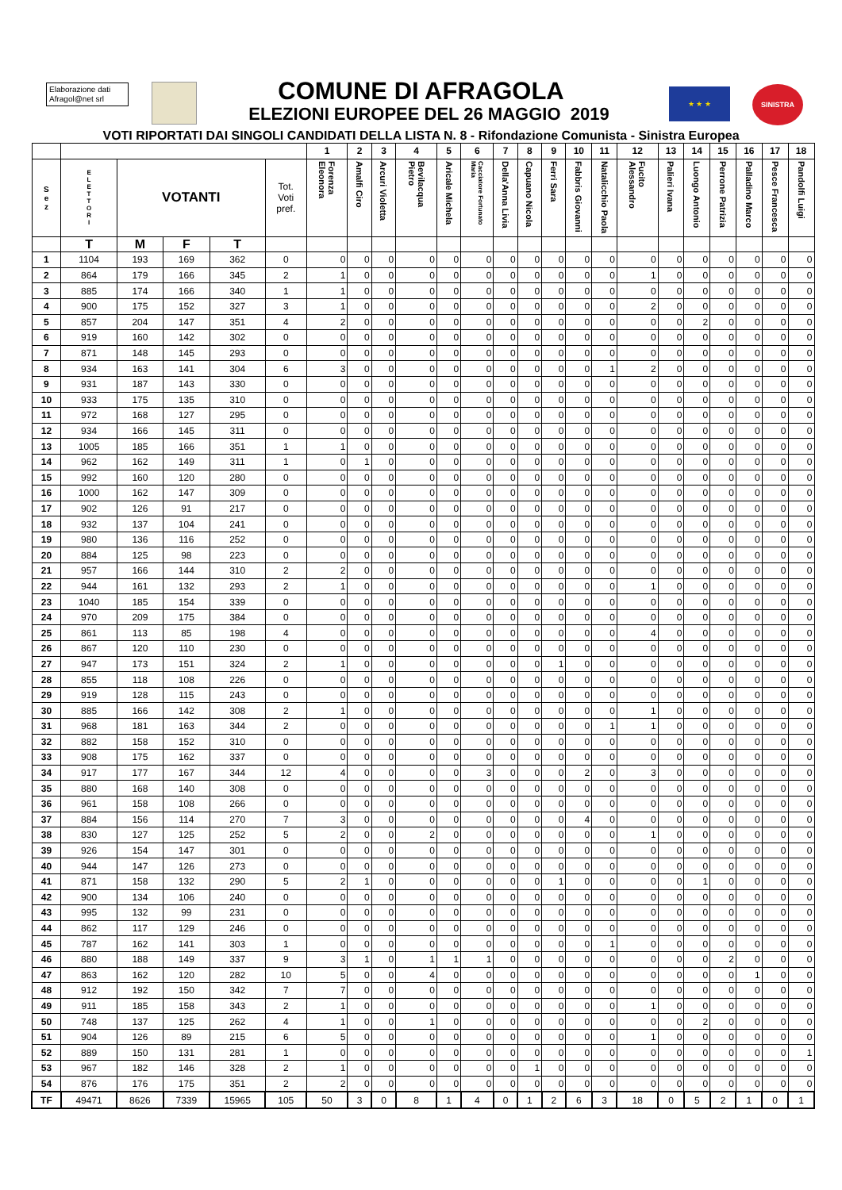Elaborazione dati
Afragol@net srl
COMUNE DI AFRAGOLA
ELEZIONI EUROPEE DEL 26 MAGGIO 2019
★ ★ ★ SINISTRA
VOTI RIPORTATI DAI SINGOLI CANDIDATI DELLA LISTA N. 8 - Rifondazione Comunista - Sinistra Europea
| | | | | | | 1 | 2 | 3 | 4 | 5 | 6 | 7 | 8 | 9 | 10 | 11 | 12 | 13 | 14 | 15 | 16 | 17 | 18 |
| --- | --- | --- | --- | --- | --- | --- | --- | --- | --- | --- | --- | --- | --- | --- | --- | --- | --- | --- | --- | --- | --- | --- | --- |
| S e z | E L E T T O R I | VOTANTI | | | Tot. Voti pref. | Forenza Eleonora | Amalfi Ciro | Arcuri Violetta | Bevilacqua Pietro | Aricale Michela | Cacciatore Fortunato Maria | Della'Anna Livia | Capuano Nicola | Ferri Sara | Fabbris Giovanni | Natalicchio Paola | Fucito Alessandro | Palieri Ivana | Luongo Antonio | Perrone Patrizia | Palladino Marco | Pesce Francesca | Pandolfi Luigi |
| | T | M | F | T | | | | | | | | | | | | | | | | | | | |
| 1 | 1104 | 193 | 169 | 362 | 0 | 0 | 0 | 0 | 0 | 0 | 0 | 0 | 0 | 0 | 0 | 0 | 0 | 0 | 0 | 0 | 0 | 0 | 0 |
| 2 | 864 | 179 | 166 | 345 | 2 | 1 | 0 | 0 | 0 | 0 | 0 | 0 | 0 | 0 | 0 | 0 | 1 | 0 | 0 | 0 | 0 | 0 | 0 |
| 3 | 885 | 174 | 166 | 340 | 1 | 1 | 0 | 0 | 0 | 0 | 0 | 0 | 0 | 0 | 0 | 0 | 0 | 0 | 0 | 0 | 0 | 0 | 0 |
| 4 | 900 | 175 | 152 | 327 | 3 | 1 | 0 | 0 | 0 | 0 | 0 | 0 | 0 | 0 | 0 | 0 | 2 | 0 | 0 | 0 | 0 | 0 | 0 |
| 5 | 857 | 204 | 147 | 351 | 4 | 2 | 0 | 0 | 0 | 0 | 0 | 0 | 0 | 0 | 0 | 0 | 0 | 0 | 2 | 0 | 0 | 0 | 0 |
| 6 | 919 | 160 | 142 | 302 | 0 | 0 | 0 | 0 | 0 | 0 | 0 | 0 | 0 | 0 | 0 | 0 | 0 | 0 | 0 | 0 | 0 | 0 | 0 |
| 7 | 871 | 148 | 145 | 293 | 0 | 0 | 0 | 0 | 0 | 0 | 0 | 0 | 0 | 0 | 0 | 0 | 0 | 0 | 0 | 0 | 0 | 0 | 0 |
| 8 | 934 | 163 | 141 | 304 | 6 | 3 | 0 | 0 | 0 | 0 | 0 | 0 | 0 | 0 | 0 | 1 | 2 | 0 | 0 | 0 | 0 | 0 | 0 |
| 9 | 931 | 187 | 143 | 330 | 0 | 0 | 0 | 0 | 0 | 0 | 0 | 0 | 0 | 0 | 0 | 0 | 0 | 0 | 0 | 0 | 0 | 0 | 0 |
| 10 | 933 | 175 | 135 | 310 | 0 | 0 | 0 | 0 | 0 | 0 | 0 | 0 | 0 | 0 | 0 | 0 | 0 | 0 | 0 | 0 | 0 | 0 | 0 |
| 11 | 972 | 168 | 127 | 295 | 0 | 0 | 0 | 0 | 0 | 0 | 0 | 0 | 0 | 0 | 0 | 0 | 0 | 0 | 0 | 0 | 0 | 0 | 0 |
| 12 | 934 | 166 | 145 | 311 | 0 | 0 | 0 | 0 | 0 | 0 | 0 | 0 | 0 | 0 | 0 | 0 | 0 | 0 | 0 | 0 | 0 | 0 | 0 |
| 13 | 1005 | 185 | 166 | 351 | 1 | 1 | 0 | 0 | 0 | 0 | 0 | 0 | 0 | 0 | 0 | 0 | 0 | 0 | 0 | 0 | 0 | 0 | 0 |
| 14 | 962 | 162 | 149 | 311 | 1 | 0 | 1 | 0 | 0 | 0 | 0 | 0 | 0 | 0 | 0 | 0 | 0 | 0 | 0 | 0 | 0 | 0 | 0 |
| 15 | 992 | 160 | 120 | 280 | 0 | 0 | 0 | 0 | 0 | 0 | 0 | 0 | 0 | 0 | 0 | 0 | 0 | 0 | 0 | 0 | 0 | 0 | 0 |
| 16 | 1000 | 162 | 147 | 309 | 0 | 0 | 0 | 0 | 0 | 0 | 0 | 0 | 0 | 0 | 0 | 0 | 0 | 0 | 0 | 0 | 0 | 0 | 0 |
| 17 | 902 | 126 | 91 | 217 | 0 | 0 | 0 | 0 | 0 | 0 | 0 | 0 | 0 | 0 | 0 | 0 | 0 | 0 | 0 | 0 | 0 | 0 | 0 |
| 18 | 932 | 137 | 104 | 241 | 0 | 0 | 0 | 0 | 0 | 0 | 0 | 0 | 0 | 0 | 0 | 0 | 0 | 0 | 0 | 0 | 0 | 0 | 0 |
| 19 | 980 | 136 | 116 | 252 | 0 | 0 | 0 | 0 | 0 | 0 | 0 | 0 | 0 | 0 | 0 | 0 | 0 | 0 | 0 | 0 | 0 | 0 | 0 |
| 20 | 884 | 125 | 98 | 223 | 0 | 0 | 0 | 0 | 0 | 0 | 0 | 0 | 0 | 0 | 0 | 0 | 0 | 0 | 0 | 0 | 0 | 0 | 0 |
| 21 | 957 | 166 | 144 | 310 | 2 | 2 | 0 | 0 | 0 | 0 | 0 | 0 | 0 | 0 | 0 | 0 | 0 | 0 | 0 | 0 | 0 | 0 | 0 |
| 22 | 944 | 161 | 132 | 293 | 2 | 1 | 0 | 0 | 0 | 0 | 0 | 0 | 0 | 0 | 0 | 0 | 1 | 0 | 0 | 0 | 0 | 0 | 0 |
| 23 | 1040 | 185 | 154 | 339 | 0 | 0 | 0 | 0 | 0 | 0 | 0 | 0 | 0 | 0 | 0 | 0 | 0 | 0 | 0 | 0 | 0 | 0 | 0 |
| 24 | 970 | 209 | 175 | 384 | 0 | 0 | 0 | 0 | 0 | 0 | 0 | 0 | 0 | 0 | 0 | 0 | 0 | 0 | 0 | 0 | 0 | 0 | 0 |
| 25 | 861 | 113 | 85 | 198 | 4 | 0 | 0 | 0 | 0 | 0 | 0 | 0 | 0 | 0 | 0 | 0 | 4 | 0 | 0 | 0 | 0 | 0 | 0 |
| 26 | 867 | 120 | 110 | 230 | 0 | 0 | 0 | 0 | 0 | 0 | 0 | 0 | 0 | 0 | 0 | 0 | 0 | 0 | 0 | 0 | 0 | 0 | 0 |
| 27 | 947 | 173 | 151 | 324 | 2 | 1 | 0 | 0 | 0 | 0 | 0 | 0 | 0 | 1 | 0 | 0 | 0 | 0 | 0 | 0 | 0 | 0 | 0 |
| 28 | 855 | 118 | 108 | 226 | 0 | 0 | 0 | 0 | 0 | 0 | 0 | 0 | 0 | 0 | 0 | 0 | 0 | 0 | 0 | 0 | 0 | 0 | 0 |
| 29 | 919 | 128 | 115 | 243 | 0 | 0 | 0 | 0 | 0 | 0 | 0 | 0 | 0 | 0 | 0 | 0 | 0 | 0 | 0 | 0 | 0 | 0 | 0 |
| 30 | 885 | 166 | 142 | 308 | 2 | 1 | 0 | 0 | 0 | 0 | 0 | 0 | 0 | 0 | 0 | 0 | 1 | 0 | 0 | 0 | 0 | 0 | 0 |
| 31 | 968 | 181 | 163 | 344 | 2 | 0 | 0 | 0 | 0 | 0 | 0 | 0 | 0 | 0 | 0 | 1 | 1 | 0 | 0 | 0 | 0 | 0 | 0 |
| 32 | 882 | 158 | 152 | 310 | 0 | 0 | 0 | 0 | 0 | 0 | 0 | 0 | 0 | 0 | 0 | 0 | 0 | 0 | 0 | 0 | 0 | 0 | 0 |
| 33 | 908 | 175 | 162 | 337 | 0 | 0 | 0 | 0 | 0 | 0 | 0 | 0 | 0 | 0 | 0 | 0 | 0 | 0 | 0 | 0 | 0 | 0 | 0 |
| 34 | 917 | 177 | 167 | 344 | 12 | 4 | 0 | 0 | 0 | 0 | 3 | 0 | 0 | 0 | 2 | 0 | 3 | 0 | 0 | 0 | 0 | 0 | 0 |
| 35 | 880 | 168 | 140 | 308 | 0 | 0 | 0 | 0 | 0 | 0 | 0 | 0 | 0 | 0 | 0 | 0 | 0 | 0 | 0 | 0 | 0 | 0 | 0 |
| 36 | 961 | 158 | 108 | 266 | 0 | 0 | 0 | 0 | 0 | 0 | 0 | 0 | 0 | 0 | 0 | 0 | 0 | 0 | 0 | 0 | 0 | 0 | 0 |
| 37 | 884 | 156 | 114 | 270 | 7 | 3 | 0 | 0 | 0 | 0 | 0 | 0 | 0 | 0 | 4 | 0 | 0 | 0 | 0 | 0 | 0 | 0 | 0 |
| 38 | 830 | 127 | 125 | 252 | 5 | 2 | 0 | 0 | 2 | 0 | 0 | 0 | 0 | 0 | 0 | 0 | 1 | 0 | 0 | 0 | 0 | 0 | 0 |
| 39 | 926 | 154 | 147 | 301 | 0 | 0 | 0 | 0 | 0 | 0 | 0 | 0 | 0 | 0 | 0 | 0 | 0 | 0 | 0 | 0 | 0 | 0 | 0 |
| 40 | 944 | 147 | 126 | 273 | 0 | 0 | 0 | 0 | 0 | 0 | 0 | 0 | 0 | 0 | 0 | 0 | 0 | 0 | 0 | 0 | 0 | 0 | 0 |
| 41 | 871 | 158 | 132 | 290 | 5 | 2 | 1 | 0 | 0 | 0 | 0 | 0 | 0 | 1 | 0 | 0 | 0 | 0 | 1 | 0 | 0 | 0 | 0 |
| 42 | 900 | 134 | 106 | 240 | 0 | 0 | 0 | 0 | 0 | 0 | 0 | 0 | 0 | 0 | 0 | 0 | 0 | 0 | 0 | 0 | 0 | 0 | 0 |
| 43 | 995 | 132 | 99 | 231 | 0 | 0 | 0 | 0 | 0 | 0 | 0 | 0 | 0 | 0 | 0 | 0 | 0 | 0 | 0 | 0 | 0 | 0 | 0 |
| 44 | 862 | 117 | 129 | 246 | 0 | 0 | 0 | 0 | 0 | 0 | 0 | 0 | 0 | 0 | 0 | 0 | 0 | 0 | 0 | 0 | 0 | 0 | 0 |
| 45 | 787 | 162 | 141 | 303 | 1 | 0 | 0 | 0 | 0 | 0 | 0 | 0 | 0 | 0 | 0 | 1 | 0 | 0 | 0 | 0 | 0 | 0 | 0 |
| 46 | 880 | 188 | 149 | 337 | 9 | 3 | 1 | 0 | 1 | 1 | 1 | 0 | 0 | 0 | 0 | 0 | 0 | 0 | 0 | 2 | 0 | 0 | 0 |
| 47 | 863 | 162 | 120 | 282 | 10 | 5 | 0 | 0 | 4 | 0 | 0 | 0 | 0 | 0 | 0 | 0 | 0 | 0 | 0 | 0 | 1 | 0 | 0 |
| 48 | 912 | 192 | 150 | 342 | 7 | 7 | 0 | 0 | 0 | 0 | 0 | 0 | 0 | 0 | 0 | 0 | 0 | 0 | 0 | 0 | 0 | 0 | 0 |
| 49 | 911 | 185 | 158 | 343 | 2 | 1 | 0 | 0 | 0 | 0 | 0 | 0 | 0 | 0 | 0 | 0 | 1 | 0 | 0 | 0 | 0 | 0 | 0 |
| 50 | 748 | 137 | 125 | 262 | 4 | 1 | 0 | 0 | 1 | 0 | 0 | 0 | 0 | 0 | 0 | 0 | 0 | 0 | 2 | 0 | 0 | 0 | 0 |
| 51 | 904 | 126 | 89 | 215 | 6 | 5 | 0 | 0 | 0 | 0 | 0 | 0 | 0 | 0 | 0 | 0 | 1 | 0 | 0 | 0 | 0 | 0 | 0 |
| 52 | 889 | 150 | 131 | 281 | 1 | 0 | 0 | 0 | 0 | 0 | 0 | 0 | 0 | 0 | 0 | 0 | 0 | 0 | 0 | 0 | 0 | 0 | 1 |
| 53 | 967 | 182 | 146 | 328 | 2 | 1 | 0 | 0 | 0 | 0 | 0 | 0 | 1 | 0 | 0 | 0 | 0 | 0 | 0 | 0 | 0 | 0 | 0 |
| 54 | 876 | 176 | 175 | 351 | 2 | 2 | 0 | 0 | 0 | 0 | 0 | 0 | 0 | 0 | 0 | 0 | 0 | 0 | 0 | 0 | 0 | 0 | 0 |
| TF | 49471 | 8626 | 7339 | 15965 | 105 | 50 | 3 | 0 | 8 | 1 | 4 | 0 | 1 | 2 | 6 | 3 | 18 | 0 | 5 | 2 | 1 | 0 | 1 |